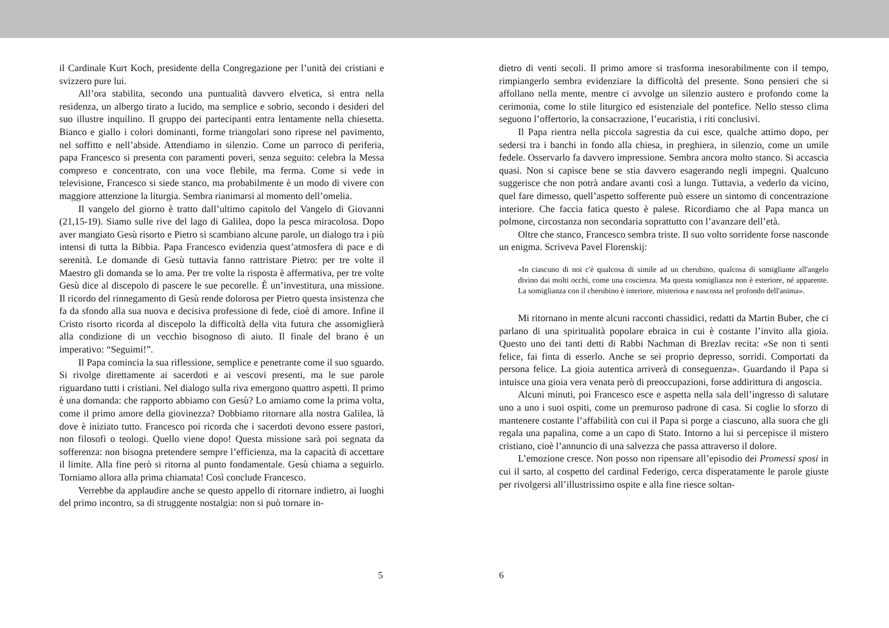il Cardinale Kurt Koch, presidente della Congregazione per l’unità dei cristiani e svizzero pure lui.
All’ora stabilita, secondo una puntualità davvero elvetica, si entra nella residenza, un albergo tirato a lucido, ma semplice e sobrio, secondo i desideri del suo illustre inquilino. Il gruppo dei partecipanti entra lentamente nella chiesetta. Bianco e giallo i colori dominanti, forme triangolari sono riprese nel pavimento, nel soffitto e nell’abside. Attendiamo in silenzio. Come un parroco di periferia, papa Francesco si presenta con paramenti poveri, senza seguito: celebra la Messa compreso e concentrato, con una voce flebile, ma ferma. Come si vede in televisione, Francesco si siede stanco, ma probabilmente è un modo di vivere con maggiore attenzione la liturgia. Sembra rianimarsi al momento dell’omelia.
Il vangelo del giorno è tratto dall’ultimo capitolo del Vangelo di Giovanni (21,15-19). Siamo sulle rive del lago di Galilea, dopo la pesca miracolosa. Dopo aver mangiato Gesù risorto e Pietro si scambiano alcune parole, un dialogo tra i più intensi di tutta la Bibbia. Papa Francesco evidenzia quest’atmosfera di pace e di serenità. Le domande di Gesù tuttavia fanno rattristare Pietro: per tre volte il Maestro gli domanda se lo ama. Per tre volte la risposta è affermativa, per tre volte Gesù dice al discepolo di pascere le sue pecorelle. È un’investitura, una missione. Il ricordo del rinnegamento di Gesù rende dolorosa per Pietro questa insistenza che fa da sfondo alla sua nuova e decisiva professione di fede, cioè di amore. Infine il Cristo risorto ricorda al discepolo la difficoltà della vita futura che assomiglierà alla condizione di un vecchio bisognoso di aiuto. Il finale del brano è un imperativo: “Seguimi!”.
Il Papa comincia la sua riflessione, semplice e penetrante come il suo sguardo. Si rivolge direttamente ai sacerdoti e ai vescovi presenti, ma le sue parole riguardano tutti i cristiani. Nel dialogo sulla riva emergono quattro aspetti. Il primo è una domanda: che rapporto abbiamo con Gesù? Lo amiamo come la prima volta, come il primo amore della giovinezza? Dobbiamo ritornare alla nostra Galilea, là dove è iniziato tutto. Francesco poi ricorda che i sacerdoti devono essere pastori, non filosofi o teologi. Quello viene dopo! Questa missione sarà poi segnata da sofferenza: non bisogna pretendere sempre l’efficienza, ma la capacità di accettare il limite. Alla fine però si ritorna al punto fondamentale. Gesù chiama a seguirlo. Torniamo allora alla prima chiamata! Così conclude Francesco.
Verrebbe da applaudire anche se questo appello di ritornare indietro, ai luoghi del primo incontro, sa di struggente nostalgia: non si può tornare in-
5
dietro di venti secoli. Il primo amore si trasforma inesorabilmente con il tempo, rimpiangerlo sembra evidenziare la difficoltà del presente. Sono pensieri che si affollano nella mente, mentre ci avvolge un silenzio austero e profondo come la cerimonia, come lo stile liturgico ed esistenziale del pontefice. Nello stesso clima seguono l’offertorio, la consacrazione, l’eucaristia, i riti conclusivi.
Il Papa rientra nella piccola sagrestia da cui esce, qualche attimo dopo, per sedersi tra i banchi in fondo alla chiesa, in preghiera, in silenzio, come un umile fedele. Osservarlo fa davvero impressione. Sembra ancora molto stanco. Si accascia quasi. Non si capisce bene se stia davvero esagerando negli impegni. Qualcuno suggerisce che non potrà andare avanti così a lungo. Tuttavia, a vederlo da vicino, quel fare dimesso, quell’aspetto sofferente può essere un sintomo di concentrazione interiore. Che faccia fatica questo è palese. Ricordiamo che al Papa manca un polmone, circostanza non secondaria soprattutto con l’avanzare dell’età.
Oltre che stanco, Francesco sembra triste. Il suo volto sorridente forse nasconde un enigma. Scriveva Pavel Florenskij:
«In ciascuno di noi c'è qualcosa di simile ad un cherubino, qualcosa di somigliante all'angelo divino dai molti occhi, come una coscienza. Ma questa somiglianza non è esteriore, né apparente. La somiglianza con il cherubino è interiore, misteriosa e nascosta nel profondo dell'anima».
Mi ritornano in mente alcuni racconti chassidici, redatti da Martin Buber, che ci parlano di una spiritualità popolare ebraica in cui è costante l’invito alla gioia. Questo uno dei tanti detti di Rabbi Nachman di Brezlav recita: «Se non ti senti felice, fai finta di esserlo. Anche se sei proprio depresso, sorridi. Comportati da persona felice. La gioia autentica arriverà di conseguenza». Guardando il Papa si intuisce una gioia vera venata però di preoccupazioni, forse addirittura di angoscia.
Alcuni minuti, poi Francesco esce e aspetta nella sala dell’ingresso di salutare uno a uno i suoi ospiti, come un premuroso padrone di casa. Si coglie lo sforzo di mantenere costante l’affabilità con cui il Papa si porge a ciascuno, alla suora che gli regala una papalina, come a un capo di Stato. Intorno a lui si percepisce il mistero cristiano, cioè l’annuncio di una salvezza che passa attraverso il dolore.
L’emozione cresce. Non posso non ripensare all’episodio dei Promessi sposi in cui il sarto, al cospetto del cardinal Federigo, cerca disperatamente le parole giuste per rivolgersi all’illustrissimo ospite e alla fine riesce soltan-
6